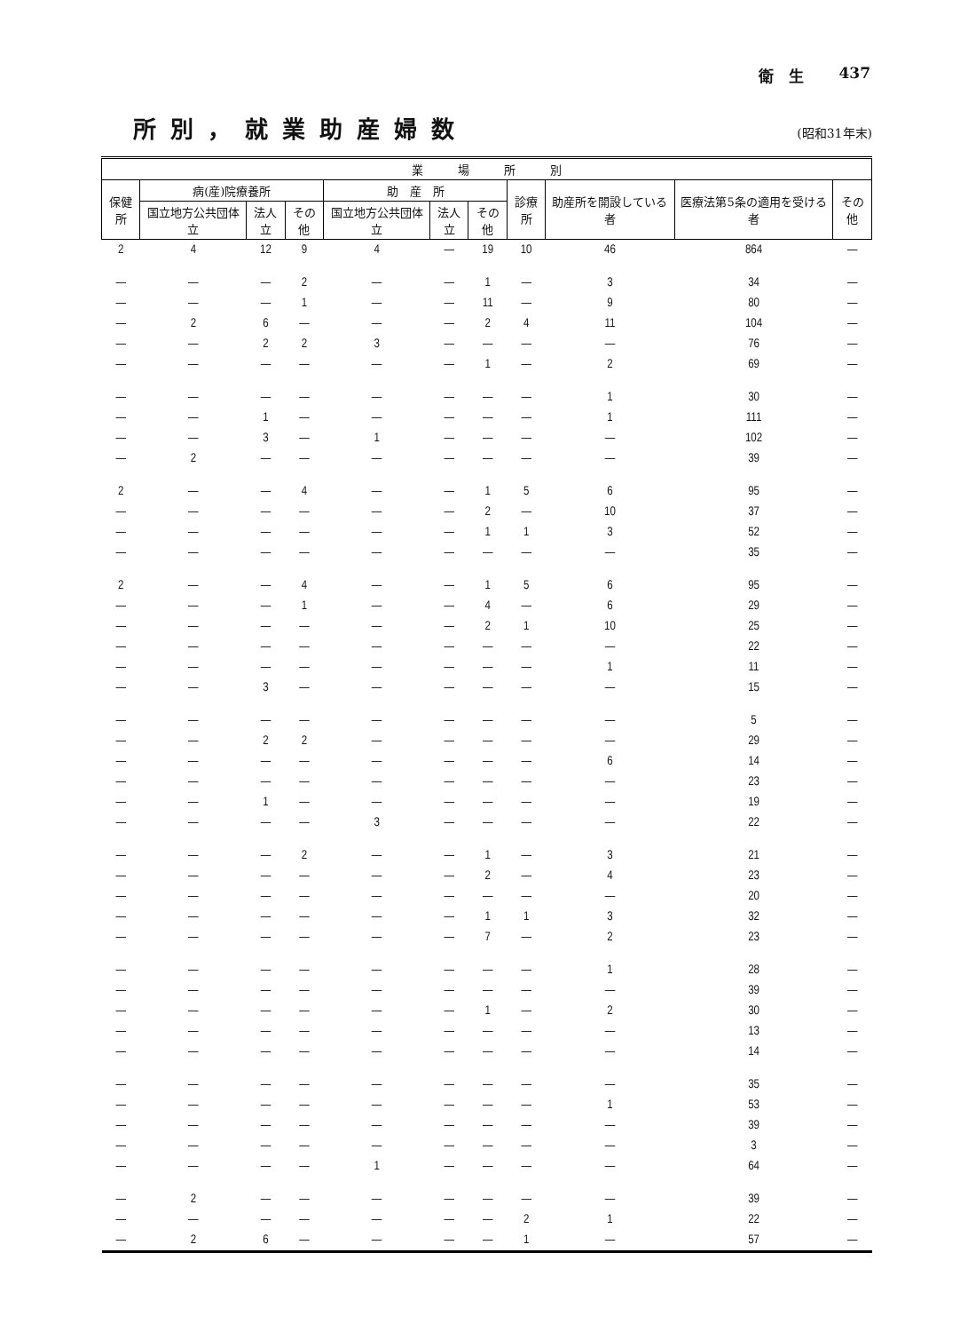衛　生 437
所別，就業助産婦数
(昭和31年末)
| 業 場 所 別 | | | | | | | | | | |
| --- | --- | --- | --- | --- | --- | --- | --- | --- | --- | --- |
| 保健所 | 病(産)院療養所 | | | 助 産 所 | | | 診療所 | 助産所を開設している者 | 医療法第5条の適用を受ける者 | その他 |
| | 国立地方公共団体立 | 法人立 | その他 | 国立地方公共団体立 | 法人立 | その他 | | | | |
| 2 | 4 | 12 | 9 | 4 | — | 19 | 10 | 46 | 864 | — |
| — | — | — | 2 | — | — | 1 | — | 3 | 34 | — |
| — | — | — | 1 | — | — | 11 | — | 9 | 80 | — |
| — | 2 | 6 | — | — | — | 2 | 4 | 11 | 104 | — |
| — | — | 2 | 2 | 3 | — | — | — | — | 76 | — |
| — | — | — | — | — | — | 1 | — | 2 | 69 | — |
| — | — | — | — | — | — | — | — | 1 | 30 | — |
| — | — | 1 | — | — | — | — | — | 1 | 111 | — |
| — | — | 3 | — | 1 | — | — | — | — | 102 | — |
| — | 2 | — | — | — | — | — | — | — | 39 | — |
| 2 | — | — | 4 | — | — | 1 | 5 | 6 | 95 | — |
| — | — | — | — | — | — | 2 | — | 10 | 37 | — |
| — | — | — | — | — | — | 1 | 1 | 3 | 52 | — |
| — | — | — | — | — | — | — | — | — | 35 | — |
| 2 | — | — | 4 | — | — | 1 | 5 | 6 | 95 | — |
| — | — | — | 1 | — | — | 4 | — | 6 | 29 | — |
| — | — | — | — | — | — | 2 | 1 | 10 | 25 | — |
| — | — | — | — | — | — | — | — | — | 22 | — |
| — | — | — | — | — | — | — | — | 1 | 11 | — |
| — | — | 3 | — | — | — | — | — | — | 15 | — |
| — | — | — | — | — | — | — | — | — | 5 | — |
| — | — | 2 | 2 | — | — | — | — | — | 29 | — |
| — | — | — | — | — | — | — | — | 6 | 14 | — |
| — | — | — | — | — | — | — | — | — | 23 | — |
| — | — | 1 | — | — | — | — | — | — | 19 | — |
| — | — | — | — | 3 | — | — | — | — | 22 | — |
| — | — | — | 2 | — | — | 1 | — | 3 | 21 | — |
| — | — | — | — | — | — | 2 | — | 4 | 23 | — |
| — | — | — | — | — | — | — | — | — | 20 | — |
| — | — | — | — | — | — | 1 | 1 | 3 | 32 | — |
| — | — | — | — | — | — | 7 | — | 2 | 23 | — |
| — | — | — | — | — | — | — | — | 1 | 28 | — |
| — | — | — | — | — | — | — | — | — | 39 | — |
| — | — | — | — | — | — | 1 | — | 2 | 30 | — |
| — | — | — | — | — | — | — | — | — | 13 | — |
| — | — | — | — | — | — | — | — | — | 14 | — |
| — | — | — | — | — | — | — | — | — | 35 | — |
| — | — | — | — | — | — | — | — | 1 | 53 | — |
| — | — | — | — | — | — | — | — | — | 39 | — |
| — | — | — | — | — | — | — | — | — | 3 | — |
| — | — | — | — | 1 | — | — | — | — | 64 | — |
| — | 2 | — | — | — | — | — | — | — | 39 | — |
| — | — | — | — | — | — | — | 2 | 1 | 22 | — |
| — | 2 | 6 | — | — | — | — | 1 | — | 57 | — |